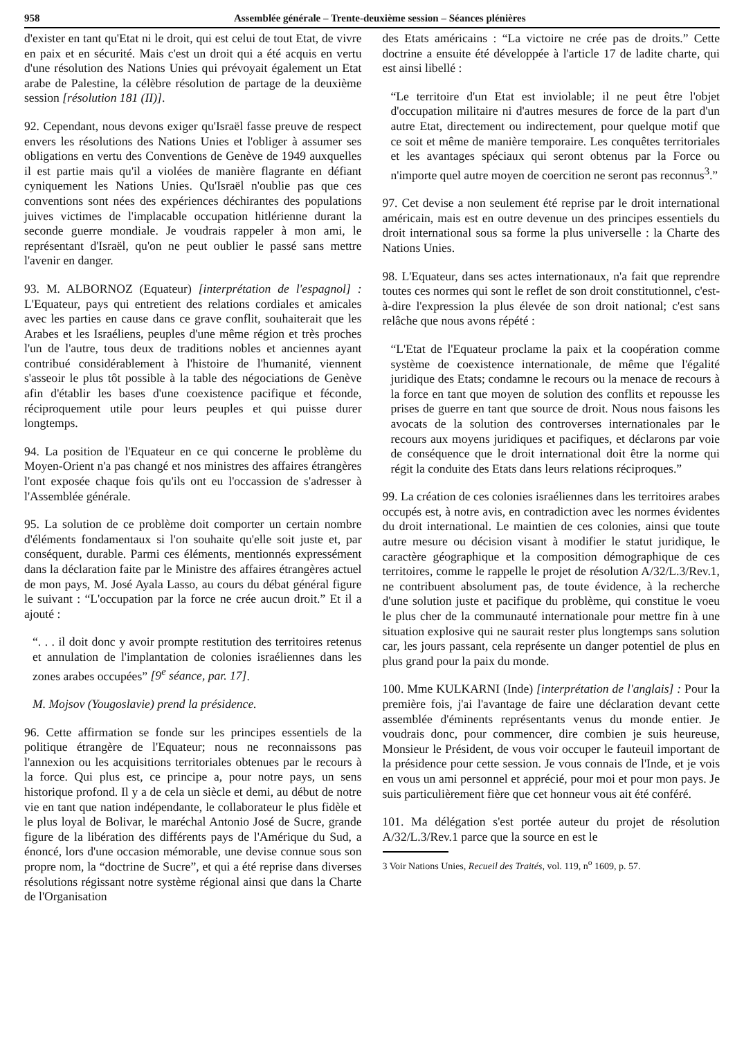958 Assemblée générale – Trente-deuxième session – Séances plénières
d'exister en tant qu'Etat ni le droit, qui est celui de tout Etat, de vivre en paix et en sécurité. Mais c'est un droit qui a été acquis en vertu d'une résolution des Nations Unies qui prévoyait également un Etat arabe de Palestine, la célèbre résolution de partage de la deuxième session [résolution 181 (II)].
92. Cependant, nous devons exiger qu'Israël fasse preuve de respect envers les résolutions des Nations Unies et l'obliger à assumer ses obligations en vertu des Conventions de Genève de 1949 auxquelles il est partie mais qu'il a violées de manière flagrante en défiant cyniquement les Nations Unies. Qu'Israël n'oublie pas que ces conventions sont nées des expériences déchirantes des populations juives victimes de l'implacable occupation hitlérienne durant la seconde guerre mondiale. Je voudrais rappeler à mon ami, le représentant d'Israël, qu'on ne peut oublier le passé sans mettre l'avenir en danger.
93. M. ALBORNOZ (Equateur) [interprétation de l'espagnol] : L'Equateur, pays qui entretient des relations cordiales et amicales avec les parties en cause dans ce grave conflit, souhaiterait que les Arabes et les Israéliens, peuples d'une même région et très proches l'un de l'autre, tous deux de traditions nobles et anciennes ayant contribué considérablement à l'histoire de l'humanité, viennent s'asseoir le plus tôt possible à la table des négociations de Genève afin d'établir les bases d'une coexistence pacifique et féconde, réciproquement utile pour leurs peuples et qui puisse durer longtemps.
94. La position de l'Equateur en ce qui concerne le problème du Moyen-Orient n'a pas changé et nos ministres des affaires étrangères l'ont exposée chaque fois qu'ils ont eu l'occassion de s'adresser à l'Assemblée générale.
95. La solution de ce problème doit comporter un certain nombre d'éléments fondamentaux si l'on souhaite qu'elle soit juste et, par conséquent, durable. Parmi ces éléments, mentionnés expressément dans la déclaration faite par le Ministre des affaires étrangères actuel de mon pays, M. José Ayala Lasso, au cours du débat général figure le suivant : “L'occupation par la force ne crée aucun droit.” Et il a ajouté :
“. . . il doit donc y avoir prompte restitution des territoires retenus et annulation de l'implantation de colonies israéliennes dans les zones arabes occupées” [9<sup>e</sup> séance, par. 17].
M. Mojsov (Yougoslavie) prend la présidence.
96. Cette affirmation se fonde sur les principes essentiels de la politique étrangère de l'Equateur; nous ne reconnaissons pas l'annexion ou les acquisitions territoriales obtenues par le recours à la force. Qui plus est, ce principe a, pour notre pays, un sens historique profond. Il y a de cela un siècle et demi, au début de notre vie en tant que nation indépendante, le collaborateur le plus fidèle et le plus loyal de Bolivar, le maréchal Antonio José de Sucre, grande figure de la libération des différents pays de l'Amérique du Sud, a énoncé, lors d'une occasion mémorable, une devise connue sous son propre nom, la “doctrine de Sucre”, et qui a été reprise dans diverses résolutions régissant notre système régional ainsi que dans la Charte de l'Organisation
des Etats américains : “La victoire ne crée pas de droits.” Cette doctrine a ensuite été développée à l'article 17 de ladite charte, qui est ainsi libellé :
“Le territoire d'un Etat est inviolable; il ne peut être l'objet d'occupation militaire ni d'autres mesures de force de la part d'un autre Etat, directement ou indirectement, pour quelque motif que ce soit et même de manière temporaire. Les conquêtes territoriales et les avantages spéciaux qui seront obtenus par la Force ou n'importe quel autre moyen de coercition ne seront pas reconnus<sup>3</sup>.”
97. Cet devise a non seulement été reprise par le droit international américain, mais est en outre devenue un des principes essentiels du droit international sous sa forme la plus universelle : la Charte des Nations Unies.
98. L'Equateur, dans ses actes internationaux, n'a fait que reprendre toutes ces normes qui sont le reflet de son droit constitutionnel, c'est-à-dire l'expression la plus élevée de son droit national; c'est sans relâche que nous avons répété :
“L'Etat de l'Equateur proclame la paix et la coopération comme système de coexistence internationale, de même que l'égalité juridique des Etats; condamne le recours ou la menace de recours à la force en tant que moyen de solution des conflits et repousse les prises de guerre en tant que source de droit. Nous nous faisons les avocats de la solution des controverses internationales par le recours aux moyens juridiques et pacifiques, et déclarons par voie de conséquence que le droit international doit être la norme qui régit la conduite des Etats dans leurs relations réciproques.”
99. La création de ces colonies israéliennes dans les territoires arabes occupés est, à notre avis, en contradiction avec les normes évidentes du droit international. Le maintien de ces colonies, ainsi que toute autre mesure ou décision visant à modifier le statut juridique, le caractère géographique et la composition démographique de ces territoires, comme le rappelle le projet de résolution A/32/L.3/Rev.1, ne contribuent absolument pas, de toute évidence, à la recherche d'une solution juste et pacifique du problème, qui constitue le voeu le plus cher de la communauté internationale pour mettre fin à une situation explosive qui ne saurait rester plus longtemps sans solution car, les jours passant, cela représente un danger potentiel de plus en plus grand pour la paix du monde.
100. Mme KULKARNI (Inde) [interprétation de l'anglais] : Pour la première fois, j'ai l'avantage de faire une déclaration devant cette assemblée d'éminents représentants venus du monde entier. Je voudrais donc, pour commencer, dire combien je suis heureuse, Monsieur le Président, de vous voir occuper le fauteuil important de la présidence pour cette session. Je vous connais de l'Inde, et je vois en vous un ami personnel et apprécié, pour moi et pour mon pays. Je suis particulièrement fière que cet honneur vous ait été conféré.
101. Ma délégation s'est portée auteur du projet de résolution A/32/L.3/Rev.1 parce que la source en est le
3 Voir Nations Unies, Recueil des Traités, vol. 119, n<sup>o</sup> 1609, p. 57.